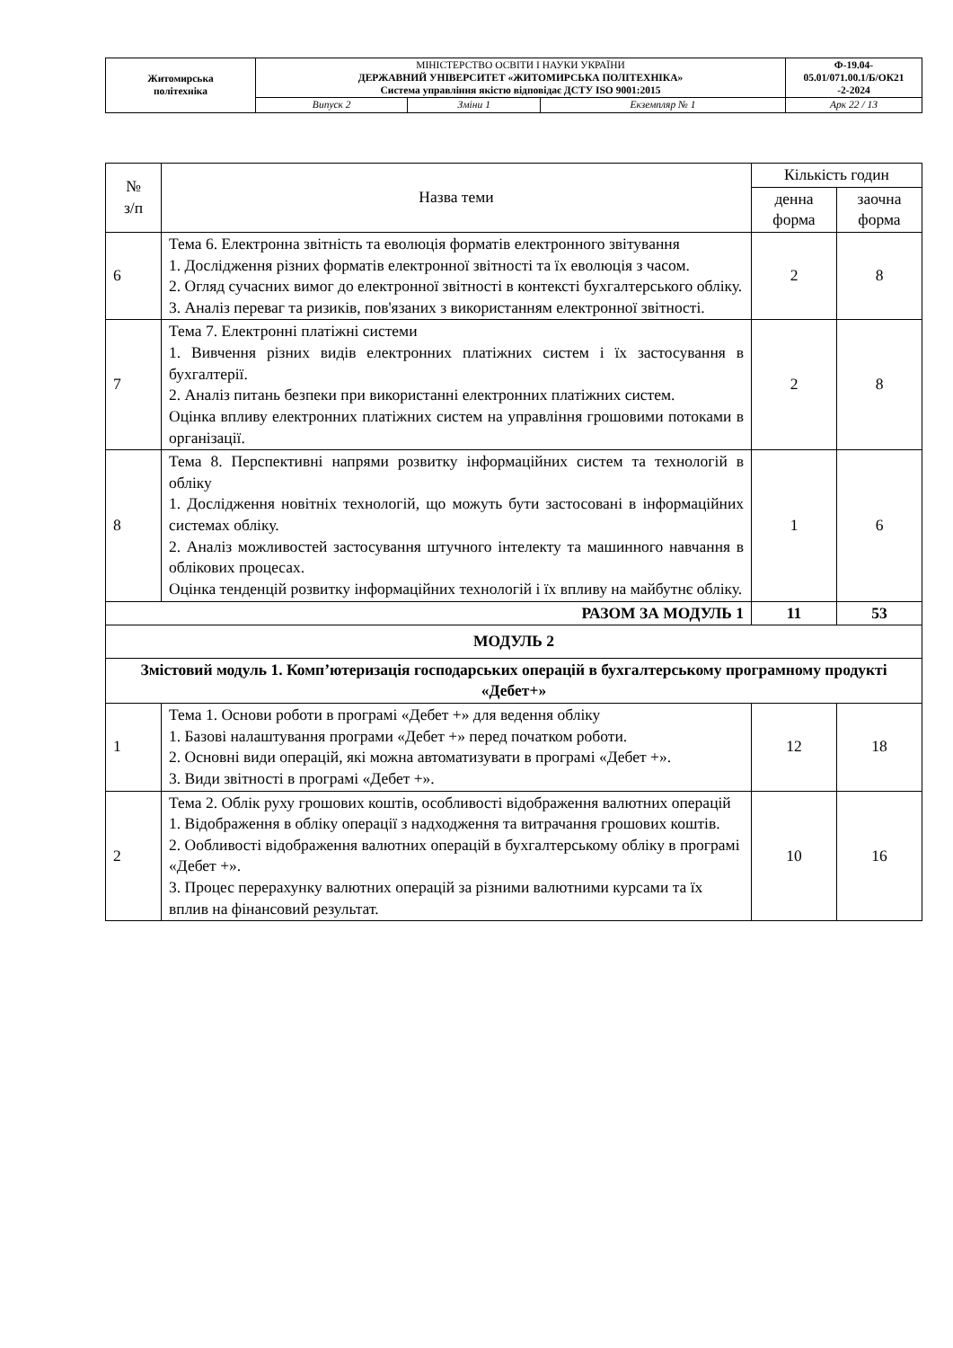| Житомирська політехніка | МІНІСТЕРСТВО ОСВІТИ І НАУКИ УКРАЇНИ ДЕРЖАВНИЙ УНІВЕРСИТЕТ «ЖИТОМИРСЬКА ПОЛІТЕХНІКА» Система управління якістю відповідає ДСТУ ISO 9001:2015 | | | Ф-19.04- 05.01/071.00.1/Б/ОК21 -2-2024 |
| | Випуск 2 | Зміни 1 | Екземпляр № 1 | Арк 22 / 13 |
| № з/п | Назва теми | Кількість годин | |
| --- | --- | --- | --- |
| | | денна форма | заочна форма |
| 6 | Тема 6. Електронна звітність та еволюція форматів електронного звітування 1. Дослідження різних форматів електронної звітності та їх еволюція з часом. 2. Огляд сучасних вимог до електронної звітності в контексті бухгалтерського обліку. 3. Аналіз переваг та ризиків, пов'язаних з використанням електронної звітності. | 2 | 8 |
| 7 | Тема 7. Електронні платіжні системи 1. Вивчення різних видів електронних платіжних систем і їх застосування в бухгалтерії. 2. Аналіз питань безпеки при використанні електронних платіжних систем. Оцінка впливу електронних платіжних систем на управління грошовими потоками в організації. | 2 | 8 |
| 8 | Тема 8. Перспективні напрями розвитку інформаційних систем та технологій в обліку 1. Дослідження новітніх технологій, що можуть бути застосовані в інформаційних системах обліку. 2. Аналіз можливостей застосування штучного інтелекту та машинного навчання в облікових процесах. Оцінка тенденцій розвитку інформаційних технологій і їх впливу на майбутнє обліку. | 1 | 6 |
| РАЗОМ ЗА МОДУЛЬ 1 | | 11 | 53 |
| МОДУЛЬ 2 | | | |
| Змістовий модуль 1. Комп’ютеризація господарських операцій в бухгалтерському програмному продукті «Дебет+» | | | |
| 1 | Тема 1. Основи роботи в програмі «Дебет +» для ведення обліку 1. Базові налаштування програми «Дебет +» перед початком роботи. 2. Основні види операцій, які можна автоматизувати в програмі «Дебет +». 3. Види звітності в програмі «Дебет +». | 12 | 18 |
| 2 | Тема 2. Облік руху грошових коштів, особливості відображення валютних операцій 1. Відображення в обліку операції з надходження та витрачання грошових коштів. 2. Ообливості відображення валютних операцій в бухгалтерському обліку в програмі «Дебет +». 3. Процес перерахунку валютних операцій за різними валютними курсами та їх вплив на фінансовий результат. | 10 | 16 |